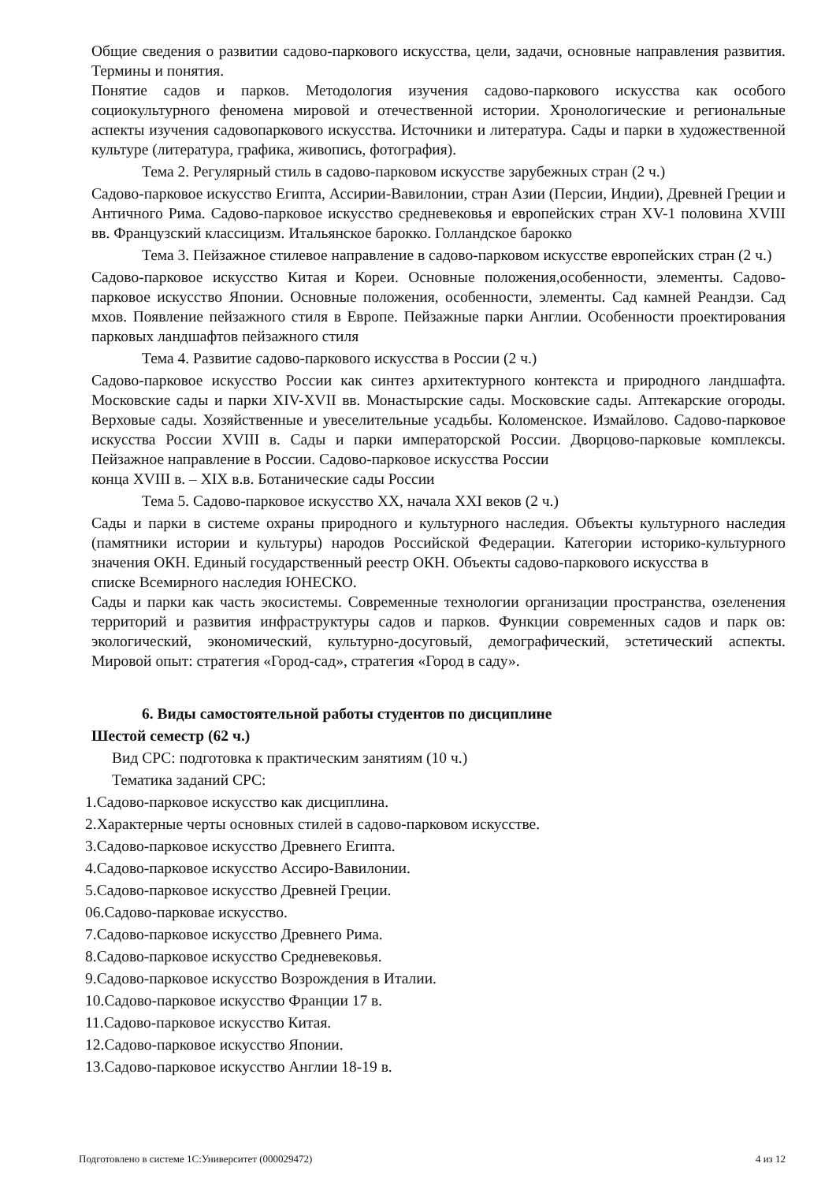Общие сведения о развитии садово-паркового искусства, цели, задачи, основные направления развития. Термины и понятия.
Понятие садов и парков. Методология изучения садово-паркового искусства как особого социокультурного феномена мировой и отечественной истории. Хронологические и региональные аспекты изучения садовопаркового искусства. Источники и литература. Сады и парки в художественной культуре (литература, графика, живопись, фотография).
Тема 2. Регулярный стиль в садово-парковом искусстве зарубежных стран (2 ч.)
Садово-парковое искусство Египта, Ассирии-Вавилонии, стран Азии (Персии, Индии), Древней Греции и Античного Рима. Садово-парковое искусство средневековья и европейских стран XV-1 половина XVIII вв. Французский классицизм. Итальянское барокко. Голландское барокко
Тема 3. Пейзажное стилевое направление в садово-парковом искусстве европейских стран (2 ч.)
Садово-парковое искусство Китая и Кореи. Основные положения,особенности, элементы. Садово-парковое искусство Японии. Основные положения, особенности, элементы. Сад камней Реандзи. Сад мхов. Появление пейзажного стиля в Европе. Пейзажные парки Англии. Особенности проектирования парковых ландшафтов пейзажного стиля
Тема 4. Развитие садово-паркового искусства в России (2 ч.)
Садово-парковое искусство России как синтез архитектурного контекста и природного ландшафта. Московские сады и парки XIV-XVII вв. Монастырские сады. Московские сады. Аптекарские огороды. Верховые сады. Хозяйственные и увеселительные усадьбы. Коломенское. Измайлово. Садово-парковое искусства России XVIII в. Сады и парки императорской России. Дворцово-парковые комплексы. Пейзажное направление в России. Садово-парковое искусства России
конца XVIII в. – XIX в.в. Ботанические сады России
Тема 5. Садово-парковое искусство XX, начала XXI веков (2 ч.)
Сады и парки в системе охраны природного и культурного наследия. Объекты культурного наследия (памятники истории и культуры) народов Российской Федерации. Категории историко-культурного значения ОКН. Единый государственный реестр ОКН. Объекты садово-паркового искусства в
списке Всемирного наследия ЮНЕСКО.
Сады и парки как часть экосистемы. Современные технологии организации пространства, озеленения территорий и развития инфраструктуры садов и парков. Функции современных садов и парк ов: экологический, экономический, культурно-досуговый, демографический, эстетический аспекты. Мировой опыт: стратегия «Город-сад», стратегия «Город в саду».
6. Виды самостоятельной работы студентов по дисциплине
Шестой семестр (62 ч.)
Вид СРС: подготовка к практическим занятиям (10 ч.)
Тематика заданий СРС:
1.Садово-парковое искусство как дисциплина.
2.Характерные черты основных стилей в садово-парковом искусстве.
3.Садово-парковое искусство Древнего Египта.
4.Садово-парковое искусство Ассиро-Вавилонии.
5.Садово-парковое искусство Древней Греции.
06.Садово-парковае искусство.
7.Садово-парковое искусство Древнего Рима.
8.Садово-парковое искусство Средневековья.
9.Садово-парковое искусство Возрождения в Италии.
10.Садово-парковое искусство Франции 17 в.
11.Садово-парковое искусство Китая.
12.Садово-парковое искусство Японии.
13.Садово-парковое искусство Англии 18-19 в.
Подготовлено в системе 1С:Университет (000029472) 4 из 12